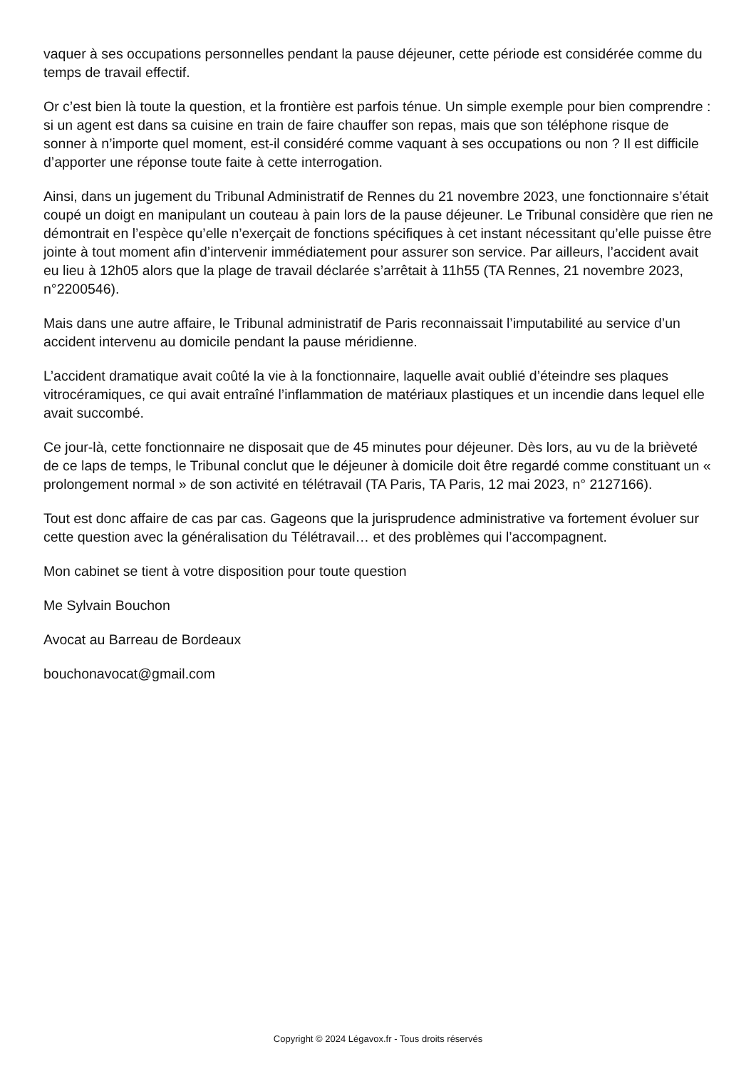vaquer à ses occupations personnelles pendant la pause déjeuner, cette période est considérée comme du temps de travail effectif.
Or c’est bien là toute la question, et la frontière est parfois ténue. Un simple exemple pour bien comprendre : si un agent est dans sa cuisine en train de faire chauffer son repas, mais que son téléphone risque de sonner à n’importe quel moment, est-il considéré comme vaquant à ses occupations ou non ? Il est difficile d’apporter une réponse toute faite à cette interrogation.
Ainsi, dans un jugement du Tribunal Administratif de Rennes du 21 novembre 2023, une fonctionnaire s’était coupé un doigt en manipulant un couteau à pain lors de la pause déjeuner. Le Tribunal considère que rien ne démontrait en l’espèce qu’elle n’exerçait de fonctions spécifiques à cet instant nécessitant qu’elle puisse être jointe à tout moment afin d’intervenir immédiatement pour assurer son service. Par ailleurs, l’accident avait eu lieu à 12h05 alors que la plage de travail déclarée s’arrêtait à 11h55 (TA Rennes, 21 novembre 2023, n°2200546).
Mais dans une autre affaire, le Tribunal administratif de Paris reconnaissait l’imputabilité au service d’un accident intervenu au domicile pendant la pause méridienne.
L’accident dramatique avait coûté la vie à la fonctionnaire, laquelle avait oublié d’éteindre ses plaques vitrocéramiques, ce qui avait entraîné l’inflammation de matériaux plastiques et un incendie dans lequel elle avait succombé.
Ce jour-là, cette fonctionnaire ne disposait que de 45 minutes pour déjeuner. Dès lors, au vu de la brièveté de ce laps de temps, le Tribunal conclut que le déjeuner à domicile doit être regardé comme constituant un « prolongement normal » de son activité en télétravail (TA Paris, TA Paris, 12 mai 2023, n° 2127166).
Tout est donc affaire de cas par cas. Gageons que la jurisprudence administrative va fortement évoluer sur cette question avec la généralisation du Télétravail… et des problèmes qui l’accompagnent.
Mon cabinet se tient à votre disposition pour toute question
Me Sylvain Bouchon
Avocat au Barreau de Bordeaux
bouchonavocat@gmail.com
Copyright © 2024 Légavox.fr - Tous droits réservés